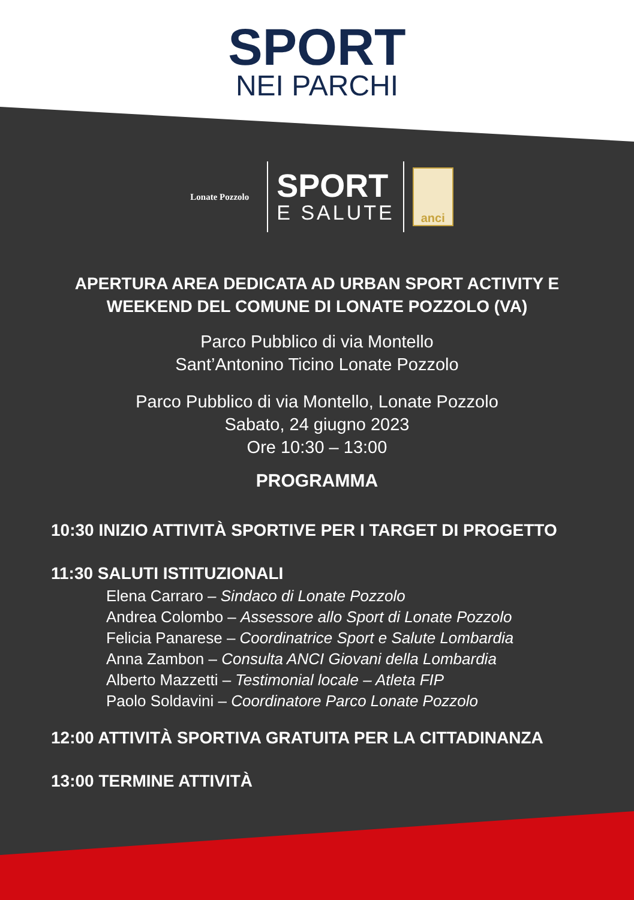SPORT
NEI PARCHI
Lonate Pozzolo
SPORT
E SALUTE
anci
APERTURA AREA DEDICATA AD URBAN SPORT ACTIVITY E
WEEKEND DEL COMUNE DI LONATE POZZOLO (VA)
Parco Pubblico di via Montello
Sant’Antonino Ticino Lonate Pozzolo
Parco Pubblico di via Montello, Lonate Pozzolo
Sabato, 24 giugno 2023
Ore 10:30 – 13:00
PROGRAMMA
10:30 INIZIO ATTIVITÀ SPORTIVE PER I TARGET DI PROGETTO
11:30 SALUTI ISTITUZIONALI
Elena Carraro – Sindaco di Lonate Pozzolo
Andrea Colombo – Assessore allo Sport di Lonate Pozzolo
Felicia Panarese – Coordinatrice Sport e Salute Lombardia
Anna Zambon – Consulta ANCI Giovani della Lombardia
Alberto Mazzetti – Testimonial locale – Atleta FIP
Paolo Soldavini – Coordinatore Parco Lonate Pozzolo
12:00 ATTIVITÀ SPORTIVA GRATUITA PER LA CITTADINANZA
13:00 TERMINE ATTIVITÀ